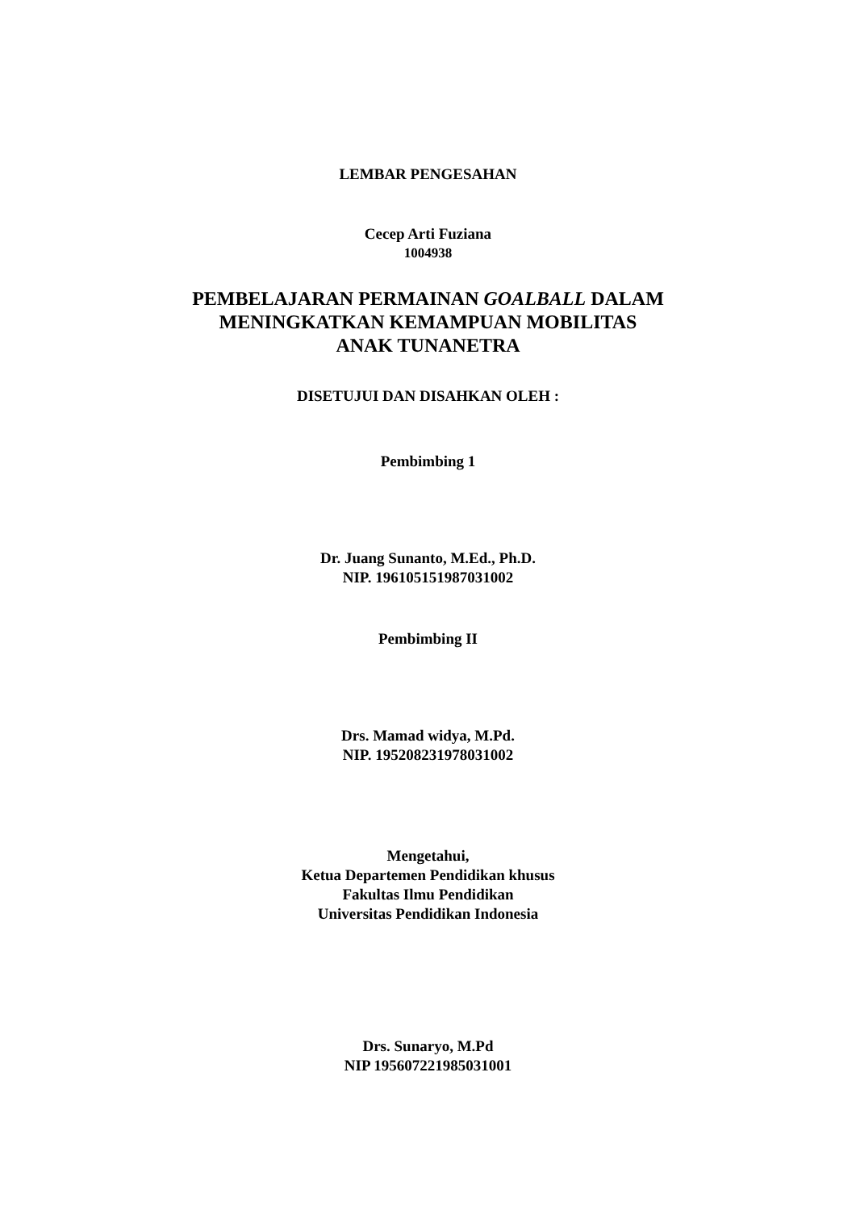LEMBAR PENGESAHAN
Cecep Arti Fuziana
1004938
PEMBELAJARAN PERMAINAN GOALBALL DALAM
MENINGKATKAN KEMAMPUAN MOBILITAS
ANAK TUNANETRA
DISETUJUI DAN DISAHKAN OLEH :
Pembimbing 1
Dr. Juang Sunanto, M.Ed., Ph.D.
NIP. 196105151987031002
Pembimbing II
Drs. Mamad widya, M.Pd.
NIP. 195208231978031002
Mengetahui,
Ketua Departemen Pendidikan khusus
Fakultas Ilmu Pendidikan
Universitas Pendidikan Indonesia
Drs. Sunaryo, M.Pd
NIP 195607221985031001